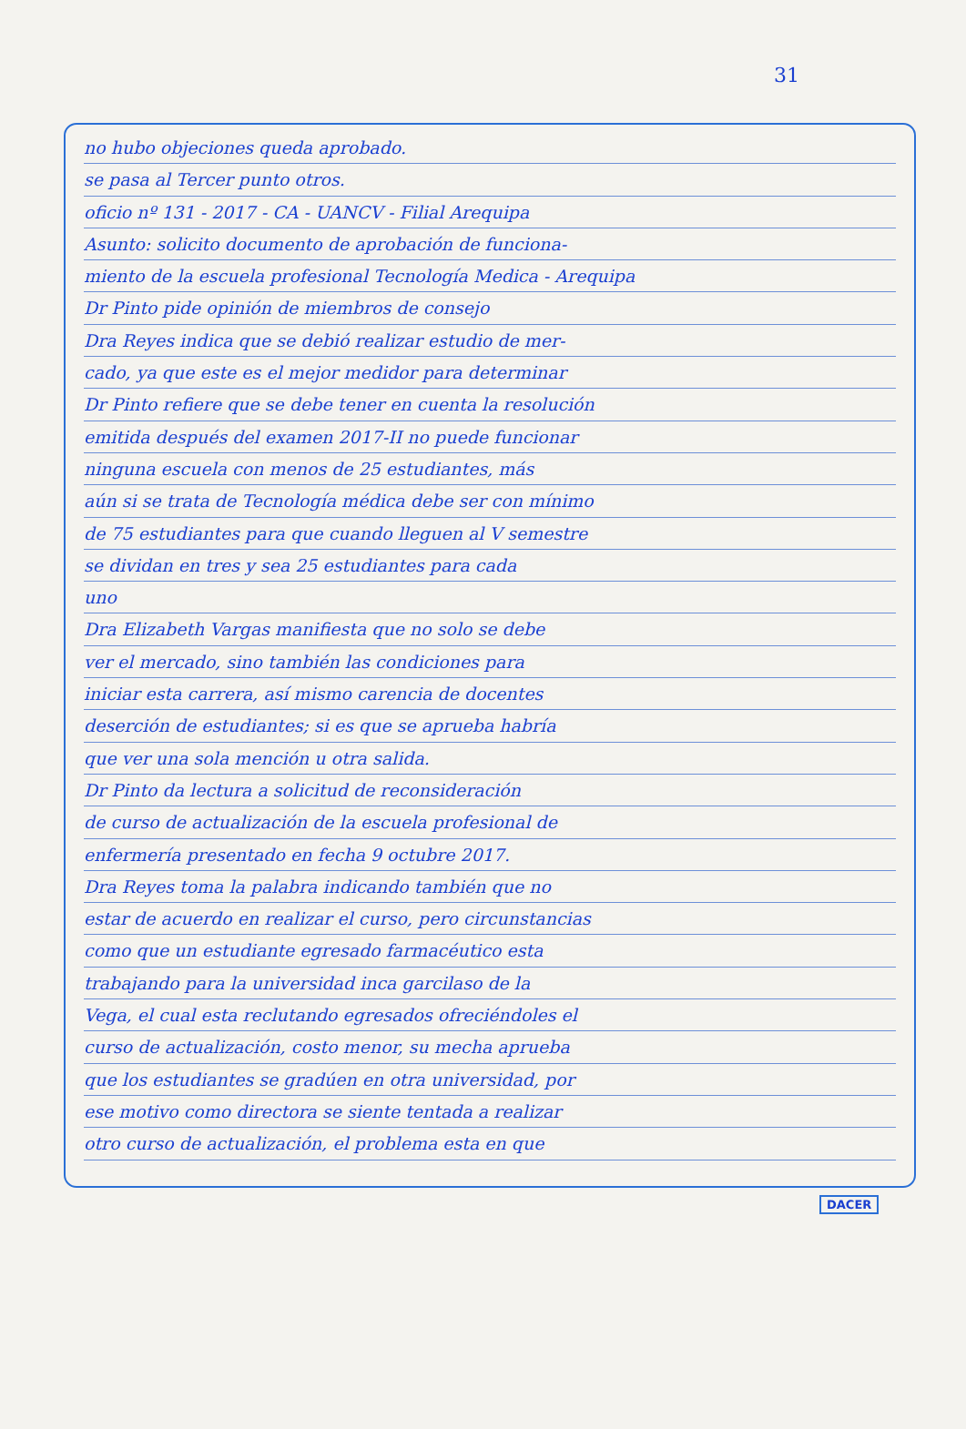31
no hubo objeciones queda aprobado.
se pasa al Tercer punto otros.
oficio nº 131 - 2017 - CA - UANCV - Filial Arequipa
Asunto: solicito documento de aprobación de funciona-
miento de la escuela profesional Tecnología Medica - Arequipa
Dr Pinto pide opinión de miembros de consejo
Dra Reyes indica que se debió realizar estudio de mer-
cado, ya que este es el mejor medidor para determinar
Dr Pinto refiere que se debe tener en cuenta la resolución
emitida después del examen 2017-II no puede funcionar
ninguna escuela con menos de 25 estudiantes, más
aún si se trata de Tecnología médica debe ser con mínimo
de 75 estudiantes para que cuando lleguen al V semestre
se dividan en tres y sea 25 estudiantes para cada
uno
Dra Elizabeth Vargas manifiesta que no solo se debe
ver el mercado, sino también las condiciones para
iniciar esta carrera, así mismo carencia de docentes
deserción de estudiantes; si es que se aprueba habría
que ver una sola mención u otra salida.
Dr Pinto da lectura a solicitud de reconsideración
de curso de actualización de la escuela profesional de
enfermería presentado en fecha 9 octubre 2017.
Dra Reyes toma la palabra indicando también que no
estar de acuerdo en realizar el curso, pero circunstancias
como que un estudiante egresado farmacéutico esta
trabajando para la universidad inca garcilaso de la
Vega, el cual esta reclutando egresados ofreciéndoles el
curso de actualización, costo menor, su mecha aprueba
que los estudiantes se gradúen en otra universidad, por
ese motivo como directora se siente tentada a realizar
otro curso de actualización, el problema esta en que
DACER